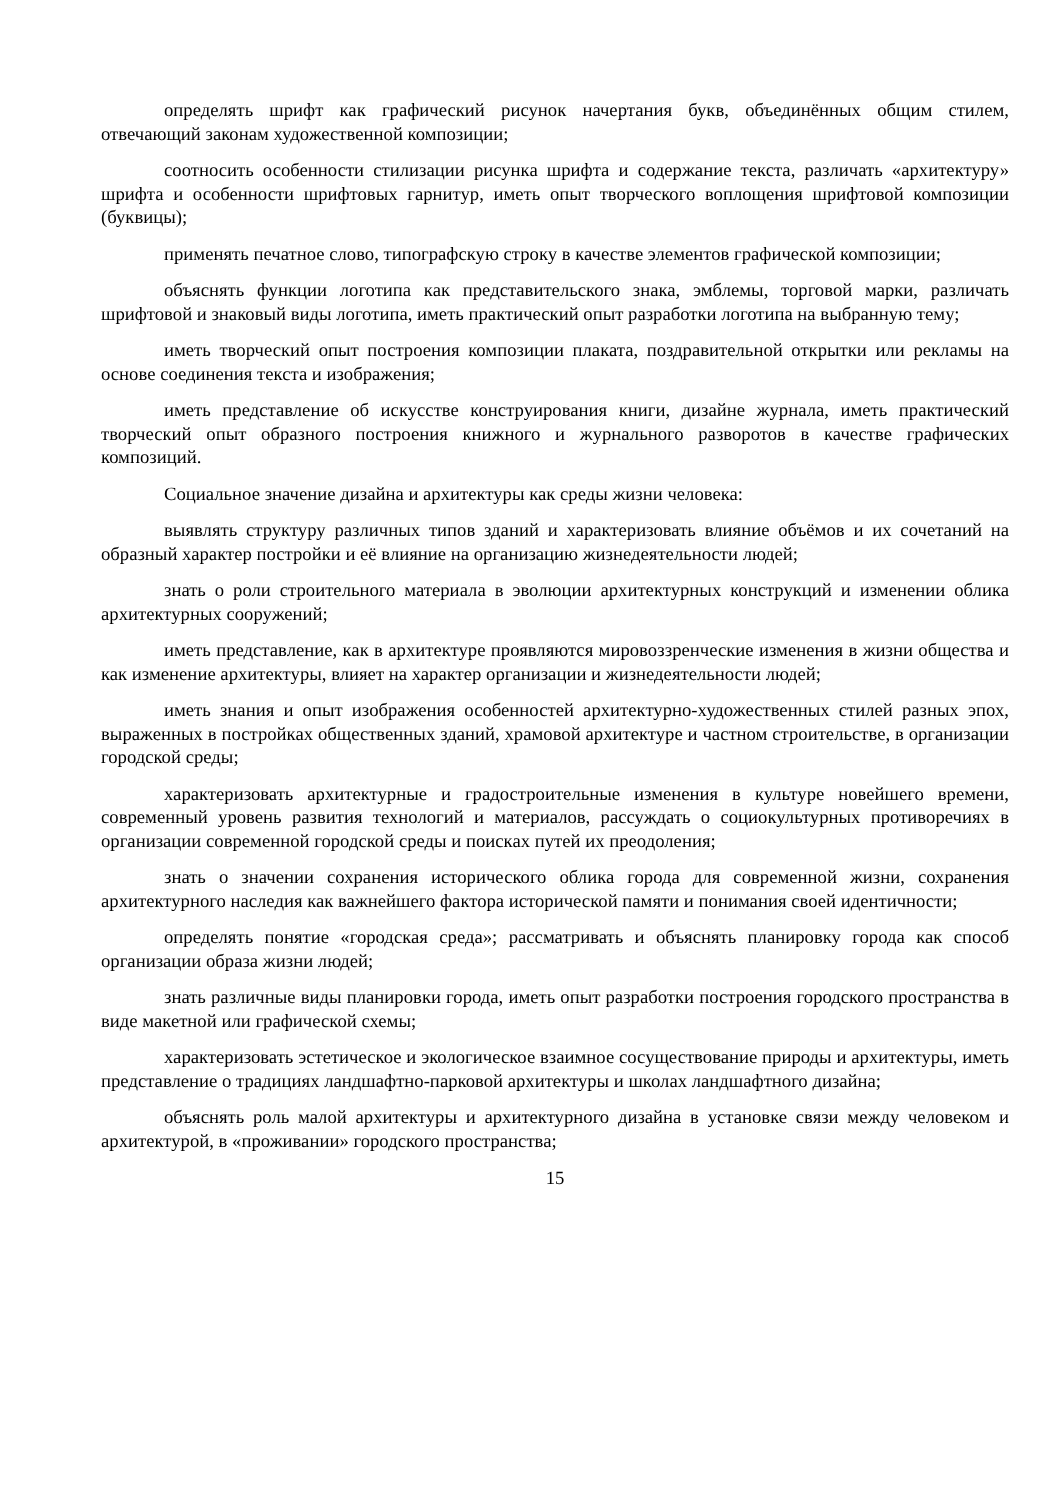определять шрифт как графический рисунок начертания букв, объединённых общим стилем, отвечающий законам художественной композиции;
соотносить особенности стилизации рисунка шрифта и содержание текста, различать «архитектуру» шрифта и особенности шрифтовых гарнитур, иметь опыт творческого воплощения шрифтовой композиции (буквицы);
применять печатное слово, типографскую строку в качестве элементов графической композиции;
объяснять функции логотипа как представительского знака, эмблемы, торговой марки, различать шрифтовой и знаковый виды логотипа, иметь практический опыт разработки логотипа на выбранную тему;
иметь творческий опыт построения композиции плаката, поздравительной открытки или рекламы на основе соединения текста и изображения;
иметь представление об искусстве конструирования книги, дизайне журнала, иметь практический творческий опыт образного построения книжного и журнального разворотов в качестве графических композиций.
Социальное значение дизайна и архитектуры как среды жизни человека:
выявлять структуру различных типов зданий и характеризовать влияние объёмов и их сочетаний на образный характер постройки и её влияние на организацию жизнедеятельности людей;
знать о роли строительного материала в эволюции архитектурных конструкций и изменении облика архитектурных сооружений;
иметь представление, как в архитектуре проявляются мировоззренческие изменения в жизни общества и как изменение архитектуры, влияет на характер организации и жизнедеятельности людей;
иметь знания и опыт изображения особенностей архитектурно-художественных стилей разных эпох, выраженных в постройках общественных зданий, храмовой архитектуре и частном строительстве, в организации городской среды;
характеризовать архитектурные и градостроительные изменения в культуре новейшего времени, современный уровень развития технологий и материалов, рассуждать о социокультурных противоречиях в организации современной городской среды и поисках путей их преодоления;
знать о значении сохранения исторического облика города для современной жизни, сохранения архитектурного наследия как важнейшего фактора исторической памяти и понимания своей идентичности;
определять понятие «городская среда»; рассматривать и объяснять планировку города как способ организации образа жизни людей;
знать различные виды планировки города, иметь опыт разработки построения городского пространства в виде макетной или графической схемы;
характеризовать эстетическое и экологическое взаимное сосуществование природы и архитектуры, иметь представление о традициях ландшафтно-парковой архитектуры и школах ландшафтного дизайна;
объяснять роль малой архитектуры и архитектурного дизайна в установке связи между человеком и архитектурой, в «проживании» городского пространства;
15